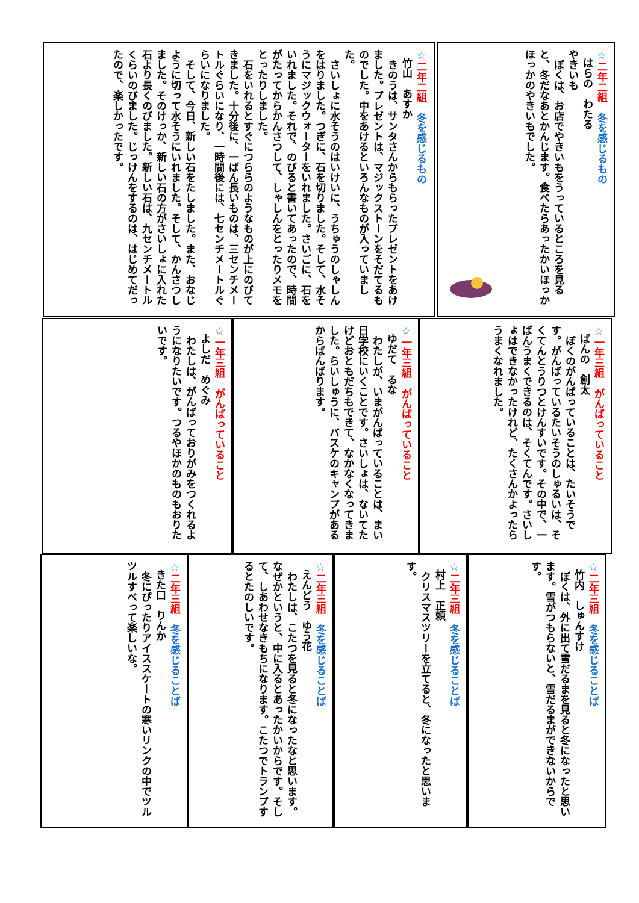☆二年二組　冬を感じるもの
はらの　わたる
やきいも
　ぼくは、お店でやきいもをうっているところを見ると、冬だなあとかんじます。食べたらあったかいほっかほっかのやきいもでした。
☆二年二組　冬を感じるもの
竹山　あすか
　きのうは、サンタさんからもらったプレゼントをあけました。プレゼントは、マジックストーンをそだてるものでした。中をあけるといろんなものが入っていました。
　さいしょに水そうのはいけいに、うちゅうのしゃしんをはりました。つぎに、石を切りました。そして、水そうにマジックウォーターをいれました。さいごに、石をいれました。それで、のびると書いてあったので、時間がたってからかんさつして、しゃしんをとったりメモをとったりしました。
　石をいれるとすぐにつららのようなものが上にのびてきました。十分後に、一ばん長いものは、三センチメートルぐらいになり、一時間後には、七センチメートルぐらいになりました。
　そして、今日、新しい石をたしました。また、おなじように切って水そうにいれました。そして、かんさつしました。そのけっか、新しい石の方がさいしょに入れた石より長くのびました。新しい石は、九センチメートルくらいのびました。じっけんをするのは、はじめてだったので、楽しかったです。
☆一年三組　がんばっていること
ばんの　創太
　ぼくのがんばっていることは、たいそうです。がんばっているたいそうのしゅるいは、そくてんとうりつとけんすいです。その中で、一ばんうまくできるのは、そくてんです。さいしょはできなかったけれど、たくさんかよったらうまくなれました。
☆一年三組　がんばっていること
ゆだて　るな
　わたしが、いまがんばっていることは、まい日学校にいくことです。さいしょは、ないてたけどおともだちもできて、なかなくなってきました。らいしゅうに、バスケのキャンプがあるからばんばります。
☆一年三組　がんばっていること
よしだ　めぐみ
　わたしは、がんばっておりがみをつくれるようになりたいです。つるやほかのものもおりたいです。
☆二年三組　冬を感じることば
竹内　しゅんすけ
　ぼくは、外に出て雪だるまを見ると冬になったと思います。雪がつもらないと、雪だるまができないからです。
☆二年三組　冬を感じることば
村上　正頼
　クリスマスツリーを立てると、冬になったと思います。
☆二年三組　冬を感じることば
えんどう　ゆう花
　わたしは、こたつを見ると冬になったなと思います。なぜかというと、中に入るとあったかいからです。そして、しあわせなきもちになります。こたつでトランプするとたのしいです。
☆二年三組　冬を感じることば
きた口　りんか
　冬にぴったりアイススケートの寒いリンクの中でツルツルすべって楽しいな。